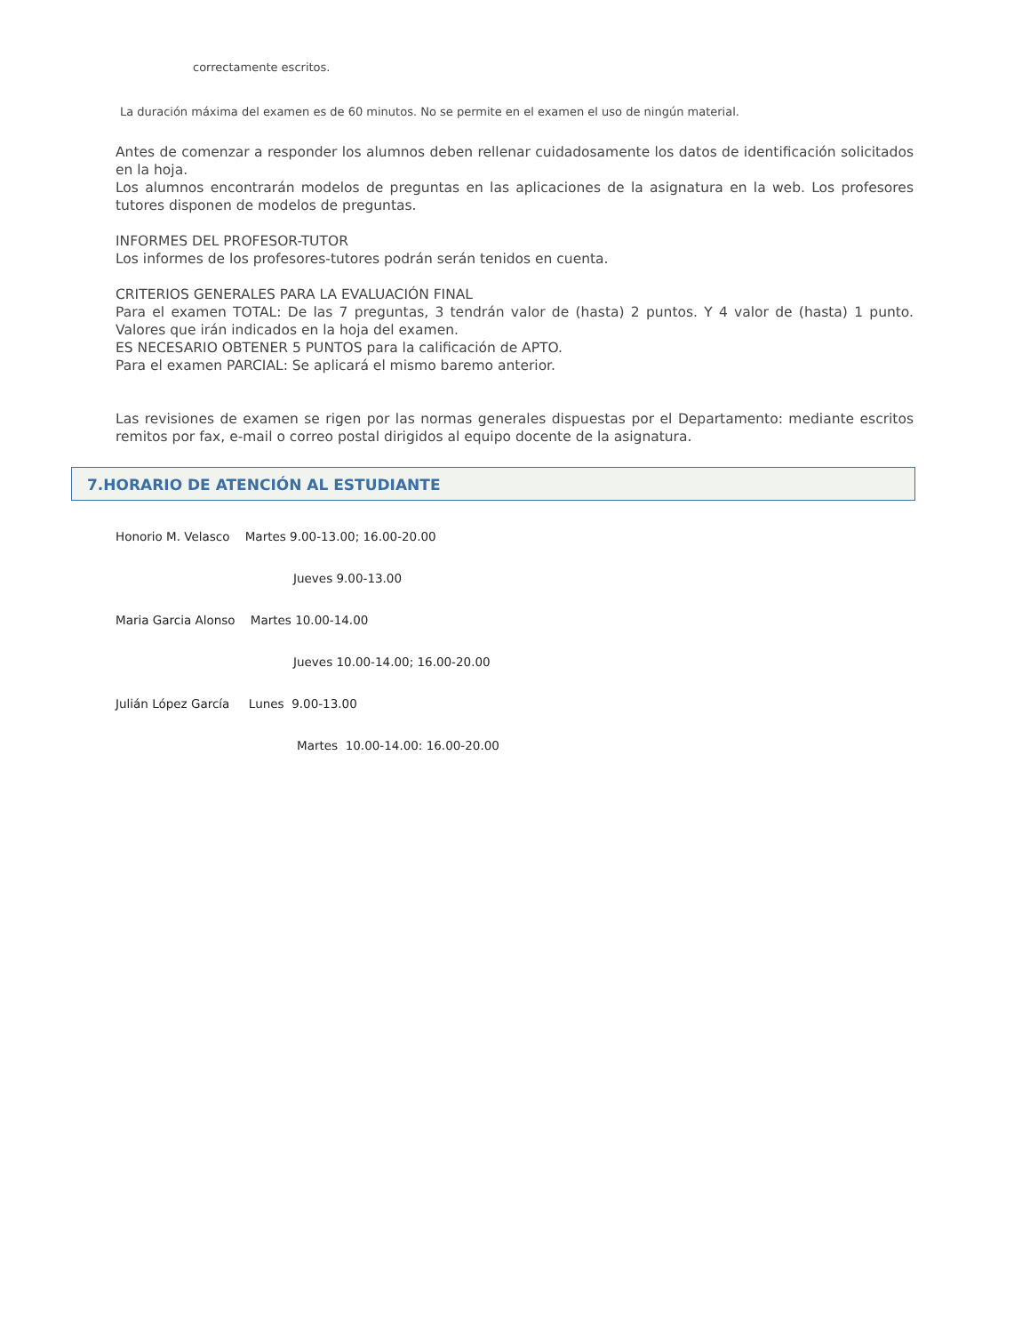correctamente escritos.
La duración máxima del examen es de 60 minutos. No se permite en el examen el uso de ningún material.
Antes de comenzar a responder los alumnos deben rellenar cuidadosamente los datos de identificación solicitados en la hoja.
Los alumnos encontrarán modelos de preguntas en las aplicaciones de la asignatura en la web. Los profesores tutores disponen de modelos de preguntas.
INFORMES DEL PROFESOR-TUTOR
Los informes de los profesores-tutores podrán serán tenidos en cuenta.
CRITERIOS GENERALES PARA LA EVALUACIÓN FINAL
Para el examen TOTAL: De las 7 preguntas, 3 tendrán valor de (hasta) 2 puntos. Y 4 valor de (hasta) 1 punto. Valores que irán indicados en la hoja del examen.
ES NECESARIO OBTENER 5 PUNTOS para la calificación de APTO.
Para el examen PARCIAL: Se aplicará el mismo baremo anterior.
Las revisiones de examen se rigen por las normas generales dispuestas por el Departamento: mediante escritos remitos por fax, e-mail o correo postal dirigidos al equipo docente de la asignatura.
7.HORARIO DE ATENCIÓN AL ESTUDIANTE
Honorio M. Velasco Martes 9.00-13.00; 16.00-20.00
Jueves 9.00-13.00
Maria Garcia Alonso Martes 10.00-14.00
Jueves 10.00-14.00; 16.00-20.00
Julián López García Lunes 9.00-13.00
Martes 10.00-14.00: 16.00-20.00